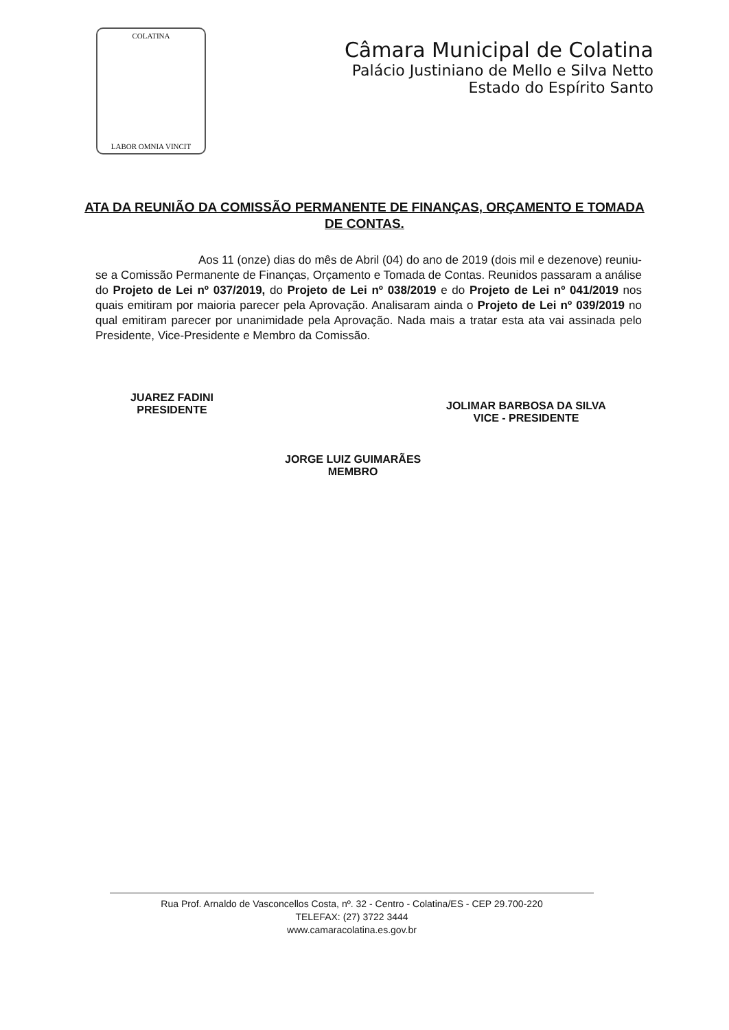COLATINA
LABOR OMNIA VINCIT
Câmara Municipal de Colatina
Palácio Justiniano de Mello e Silva Netto
Estado do Espírito Santo
ATA DA REUNIÃO DA COMISSÃO PERMANENTE DE FINANÇAS, ORÇAMENTO E TOMADA DE CONTAS.
Aos 11 (onze) dias do mês de Abril (04) do ano de 2019 (dois mil e dezenove) reuniu-se a Comissão Permanente de Finanças, Orçamento e Tomada de Contas. Reunidos passaram a análise do Projeto de Lei nº 037/2019, do Projeto de Lei nº 038/2019 e do Projeto de Lei nº 041/2019 nos quais emitiram por maioria parecer pela Aprovação. Analisaram ainda o Projeto de Lei nº 039/2019 no qual emitiram parecer por unanimidade pela Aprovação. Nada mais a tratar esta ata vai assinada pelo Presidente, Vice-Presidente e Membro da Comissão.
JUAREZ FADINI
PRESIDENTE
JOLIMAR BARBOSA DA SILVA
VICE - PRESIDENTE
JORGE LUIZ GUIMARÃES
MEMBRO
Rua Prof. Arnaldo de Vasconcellos Costa, nº. 32 - Centro - Colatina/ES - CEP 29.700-220
TELEFAX: (27) 3722 3444
www.camaracolatina.es.gov.br